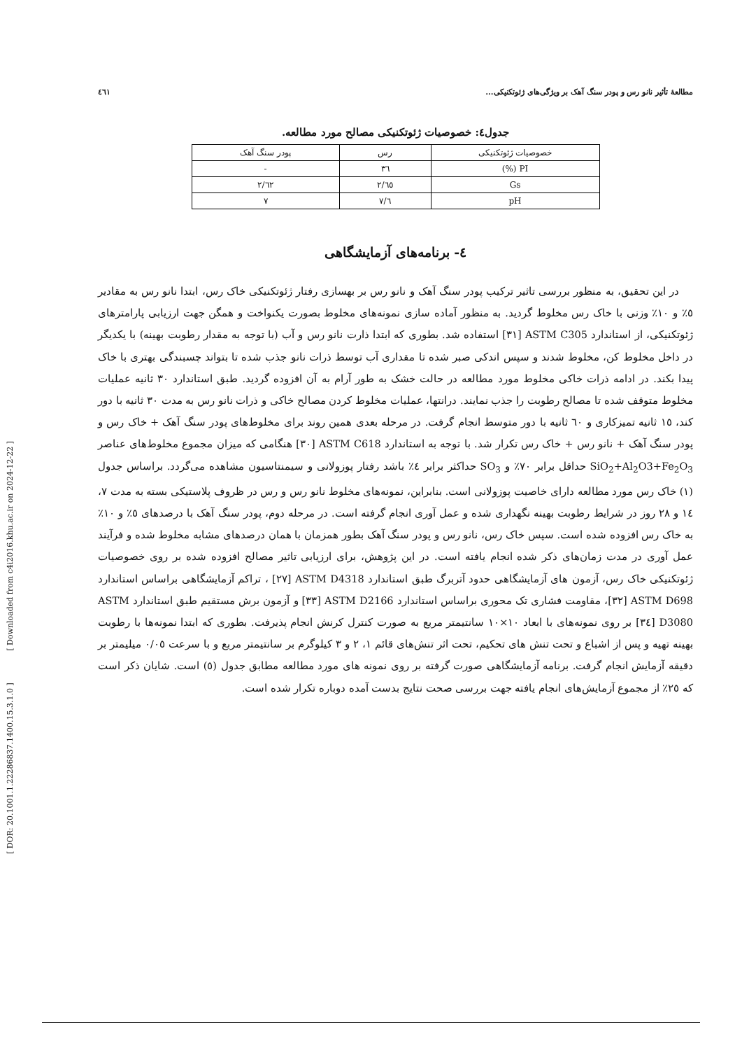[ DOR: 20.1001.1.22286837.1400.15.3.1.0 ] [ Downloaded from c4i2016.khu.ac.ir on 2024-12-22 ]
مطالعهٔ تأثیر نانو رس و پودر سنگ آهک بر ویژگی‌های ژئوتکنیکی... ٤٦١
جدول٤: خصوصیات ژئوتکنیکی مصالح مورد مطالعه.
| خصوصیات ژئوتکنیکی | رس | پودر سنگ آهک |
| --- | --- | --- |
| PI (%) | ٣٦ | - |
| Gs | ٢/٦٥ | ٢/٦٢ |
| pH | ٧/٦ | ٧ |
٤- برنامه‌های آزمایشگاهی
در این تحقیق، به منظور بررسی تاثیر ترکیب پودر سنگ آهک و نانو رس بر بهسازی رفتار ژئوتکنیکی خاک رس، ابتدا نانو رس به مقادیر ٥٪ و ١٠٪ وزنی با خاک رس مخلوط گردید. به منظور آماده سازی نمونه‌های مخلوط بصورت یکنواخت و همگن جهت ارزیابی پارامترهای ژئوتکنیکی، از استاندارد ASTM C305 [٣١] استفاده شد. بطوری که ابتدا ذارت نانو رس و آب (با توجه به مقدار رطوبت بهینه) با یکدیگر در داخل مخلوط کن، مخلوط شدند و سپس اندکی صبر شده تا مقداری آب توسط ذرات نانو جذب شده تا بتواند چسبندگی بهتری با خاک پیدا بکند. در ادامه ذرات خاکی مخلوط مورد مطالعه در حالت خشک به طور آرام به آن افزوده گردید. طبق استاندارد ٣٠ ثانیه عملیات مخلوط متوقف شده تا مصالح رطوبت را جذب نمایند. درانتها، عملیات مخلوط کردن مصالح خاکی و ذرات نانو رس به مدت ٣٠ ثانیه با دور کند، ١٥ ثانیه تمیزکاری و ٦٠ ثانیه با دور متوسط انجام گرفت. در مرحله بعدی همین روند برای مخلوط‌های پودر سنگ آهک + خاک رس و پودر سنگ آهک + نانو رس + خاک رس تکرار شد. با توجه به استاندارد ASTM C618 [٣٠] هنگامی که میزان مجموع مخلوط‌های عناصر SiO<sub>2</sub>+Al<sub>2</sub>O3+Fe<sub>2</sub>O<sub>3</sub> حداقل برابر ٧٠٪ و SO<sub>3</sub> حداکثر برابر ٤٪ باشد رفتار پوزولانی و سیمنتاسیون مشاهده می‌گردد. براساس جدول (١) خاک رس مورد مطالعه دارای خاصیت پوزولانی است. بنابراین، نمونه‌های مخلوط نانو رس و رس در ظروف پلاستیکی بسته به مدت ٧، ١٤ و ٢٨ روز در شرایط رطوبت بهینه نگهداری شده و عمل آوری انجام گرفته است. در مرحله دوم، پودر سنگ آهک با درصدهای ٥٪ و ١٠٪ به خاک رس افزوده شده است. سپس خاک رس، نانو رس و پودر سنگ آهک بطور همزمان با همان درصدهای مشابه مخلوط شده و فرآیند عمل آوری در مدت زمان‌های ذکر شده انجام یافته است. در این پژوهش، برای ارزیابی تاثیر مصالح افزوده شده بر روی خصوصیات ژئوتکنیکی خاک رس، آزمون های آزمایشگاهی حدود آتربرگ طبق استاندارد ASTM D4318 [٢٧] ، تراکم آزمایشگاهی براساس استاندارد ASTM D698 [٣٢]، مقاومت فشاری تک محوری براساس استاندارد ASTM D2166 [٣٣] و آزمون برش مستقیم طبق استاندارد ASTM D3080 [٣٤] بر روی نمونه‌های با ابعاد ١٠×١٠ سانتیمتر مربع به صورت کنترل کرنش انجام پذیرفت. بطوری که ابتدا نمونه‌ها با رطوبت بهینه تهیه و پس از اشباع و تحت تنش های تحکیم، تحت اثر تنش‌های قائم ١، ٢ و ٣ کیلوگرم بر سانتیمتر مربع و با سرعت ٠/٠٥ میلیمتر بر دقیقه آزمایش انجام گرفت. برنامه آزمایشگاهی صورت گرفته بر روی نمونه های مورد مطالعه مطابق جدول (٥) است. شایان ذکر است که ٢٥٪ از مجموع آزمایش‌های انجام یافته جهت بررسی صحت نتایج بدست آمده دوباره تکرار شده است.